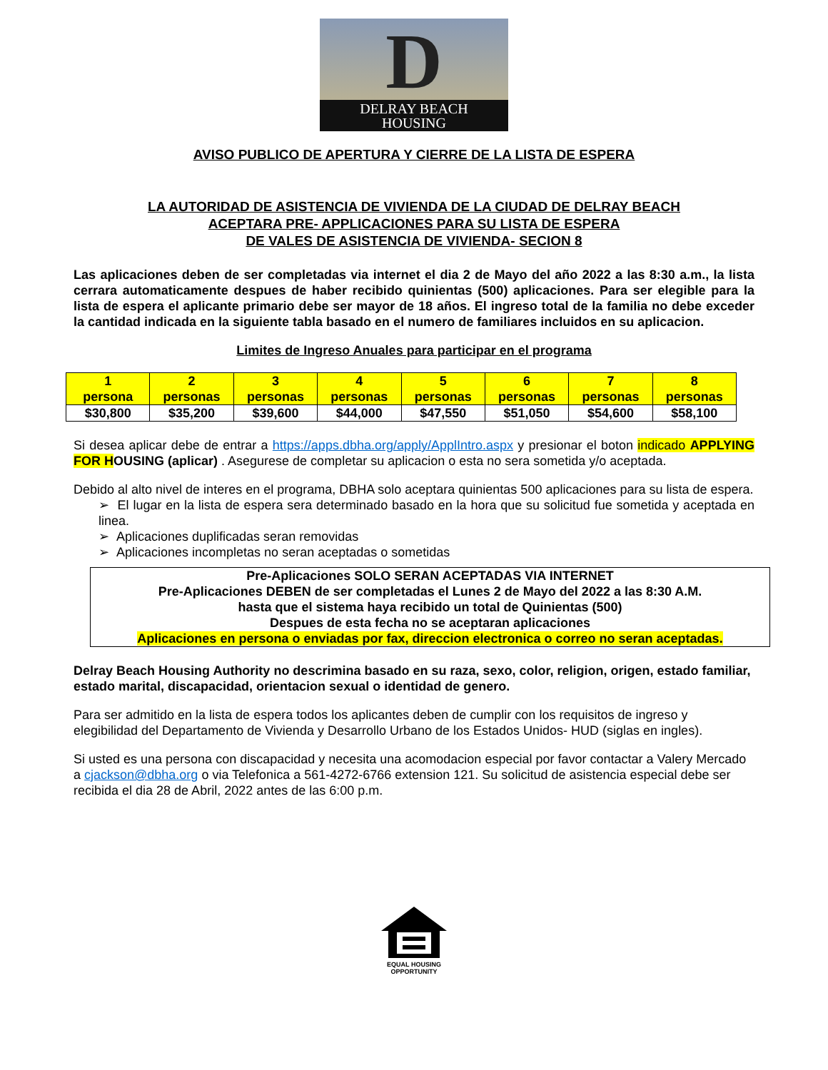D
DELRAY BEACH
HOUSING
AVISO PUBLICO DE APERTURA Y CIERRE DE LA LISTA DE ESPERA
LA AUTORIDAD DE ASISTENCIA DE VIVIENDA DE LA CIUDAD DE DELRAY BEACH
ACEPTARA PRE- APPLICACIONES PARA SU LISTA DE ESPERA
DE VALES DE ASISTENCIA DE VIVIENDA- SECION 8
Las aplicaciones deben de ser completadas via internet el dia 2 de Mayo del año 2022 a las 8:30 a.m., la lista cerrara automaticamente despues de haber recibido quinientas (500) aplicaciones. Para ser elegible para la lista de espera el aplicante primario debe ser mayor de 18 años. El ingreso total de la familia no debe exceder la cantidad indicada en la siguiente tabla basado en el numero de familiares incluidos en su aplicacion.
Limites de Ingreso Anuales para participar en el programa
| 1 persona | 2 personas | 3 personas | 4 personas | 5 personas | 6 personas | 7 personas | 8 personas |
| $30,800 | $35,200 | $39,600 | $44,000 | $47,550 | $51,050 | $54,600 | $58,100 |
Si desea aplicar debe de entrar a https://apps.dbha.org/apply/ApplIntro.aspx y presionar el boton indicado APPLYING FOR H OUSING (aplicar) . Asegurese de completar su aplicacion o esta no sera sometida y/o aceptada.
Debido al alto nivel de interes en el programa, DBHA solo aceptara quinientas 500 aplicaciones para su lista de espera.
➢ El lugar en la lista de espera sera determinado basado en la hora que su solicitud fue sometida y aceptada en linea.
➢ Aplicaciones duplificadas seran removidas
➢ Aplicaciones incompletas no seran aceptadas o sometidas
Pre-Aplicaciones SOLO SERAN ACEPTADAS VIA INTERNET
Pre-Aplicaciones DEBEN de ser completadas el Lunes 2 de Mayo del 2022 a las 8:30 A.M.
hasta que el sistema haya recibido un total de Quinientas (500)
Despues de esta fecha no se aceptaran aplicaciones
Aplicaciones en persona o enviadas por fax, direccion electronica o correo no seran aceptadas.
Delray Beach Housing Authority no descrimina basado en su raza, sexo, color, religion, origen, estado familiar, estado marital, discapacidad, orientacion sexual o identidad de genero.
Para ser admitido en la lista de espera todos los aplicantes deben de cumplir con los requisitos de ingreso y elegibilidad del Departamento de Vivienda y Desarrollo Urbano de los Estados Unidos- HUD (siglas en ingles).
Si usted es una persona con discapacidad y necesita una acomodacion especial por favor contactar a Valery Mercado a cjackson@dbha.org o via Telefonica a 561-4272-6766 extension 121. Su solicitud de asistencia especial debe ser recibida el dia 28 de Abril, 2022 antes de las 6:00 p.m.
EQUAL HOUSING
OPPORTUNITY